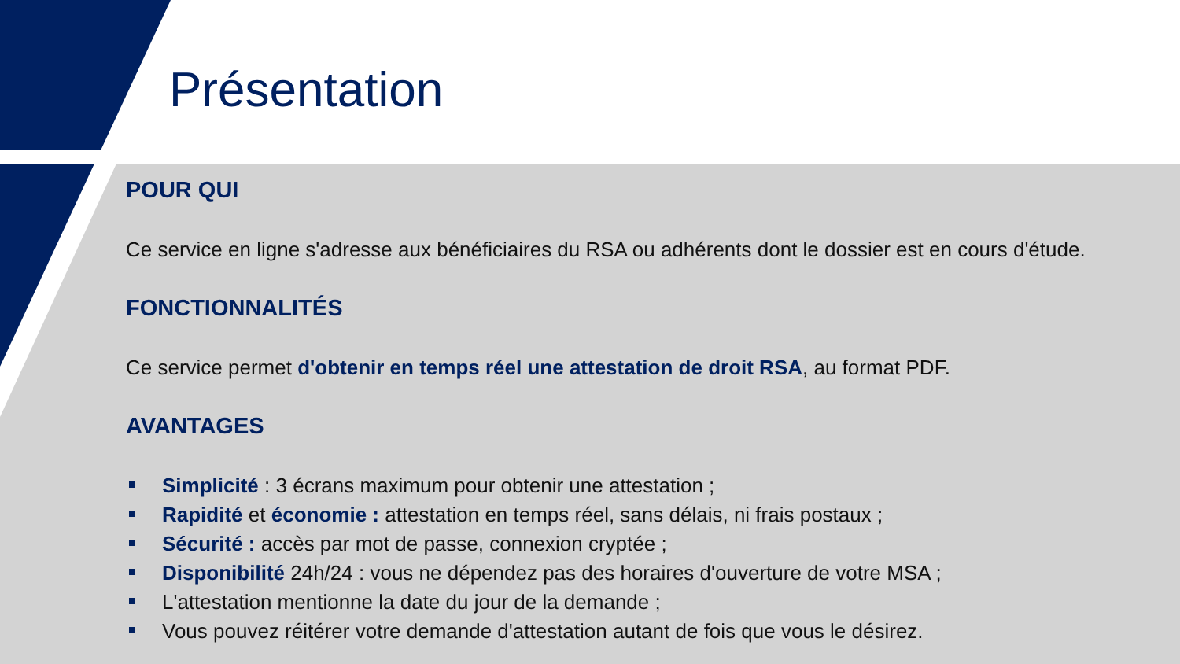Présentation
POUR QUI
Ce service en ligne s'adresse aux bénéficiaires du RSA ou adhérents dont le dossier est en cours d'étude.
FONCTIONNALITÉS
Ce service permet d'obtenir en temps réel une attestation de droit RSA, au format PDF.
AVANTAGES
Simplicité : 3 écrans maximum pour obtenir une attestation ;
Rapidité et économie : attestation en temps réel, sans délais, ni frais postaux ;
Sécurité : accès par mot de passe, connexion cryptée ;
Disponibilité 24h/24 : vous ne dépendez pas des horaires d'ouverture de votre MSA ;
L'attestation mentionne la date du jour de la demande ;
Vous pouvez réitérer votre demande d'attestation autant de fois que vous le désirez.